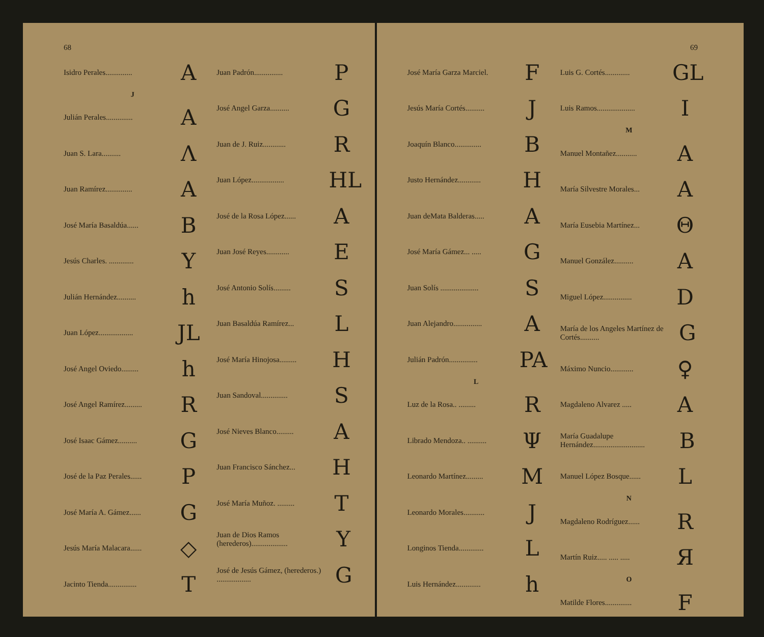68
Isidro Perales.............. A
J
Julián Perales.............. A
Juan S. Lara.......... Λ
Juan Ramírez.............. A
José María Basaldúa...... B
Jesús Charles. ............. Y
Julián Hernández.......... h
Juan López.................. JL
José Angel Oviedo......... h
José Angel Ramírez......... R
José Isaac Gámez.......... G
José de la Paz Perales...... P
José María A. Gámez...... G
Jesús María Malacara...... ◇
Jacinto Tienda............... T
Juan Padrón............... P
José Angel Garza.......... G
Juan de J. Ruiz............ R
Juan López................. HL
José de la Rosa López...... A
Juan José Reyes............ E
José Antonio Solís......... S
Juan Basaldúa Ramírez... L
José María Hinojosa......... H
Juan Sandoval.............. S
José Nieves Blanco......... A
Juan Francisco Sánchez... H
José María Muñoz. ......... T
Juan de Dios Ramos (herederos)................... Y
José de Jesús Gámez, (herederos.) .................. G
José María Garza Marciel. F
Jesús María Cortés.......... J
Joaquín Blanco.............. B
Justo Hernández............ H
Juan deMata Balderas..... A
José María Gámez... ..... G
Juan Solís .................... S
Juan Alejandro............... A
Julián Padrón............... PA
L
Luz de la Rosa.. ......... R
Librado Mendoza.. .......... Ψ
Leonardo Martínez......... M
Leonardo Morales........... J
Longinos Tienda............. L
Luis Hernández............. h
69
Luis G. Cortés............. GL
Luis Ramos.................... I
M
Manuel Montañez........... A
María Silvestre Morales... A
María Eusebia Martínez... Θ
Manuel González.......... A
Miguel López............... D
María de los Angeles Martínez de Cortés.......... G
Máximo Nuncio............ ♀
Magdaleno Alvarez ..... A
María Guadalupe Hernández........................... B
Manuel López Bosque...... L
N
Magdaleno Rodríguez...... R
Martín Ruiz..... ..... ..... Я
O
Matilde Flores.............. F